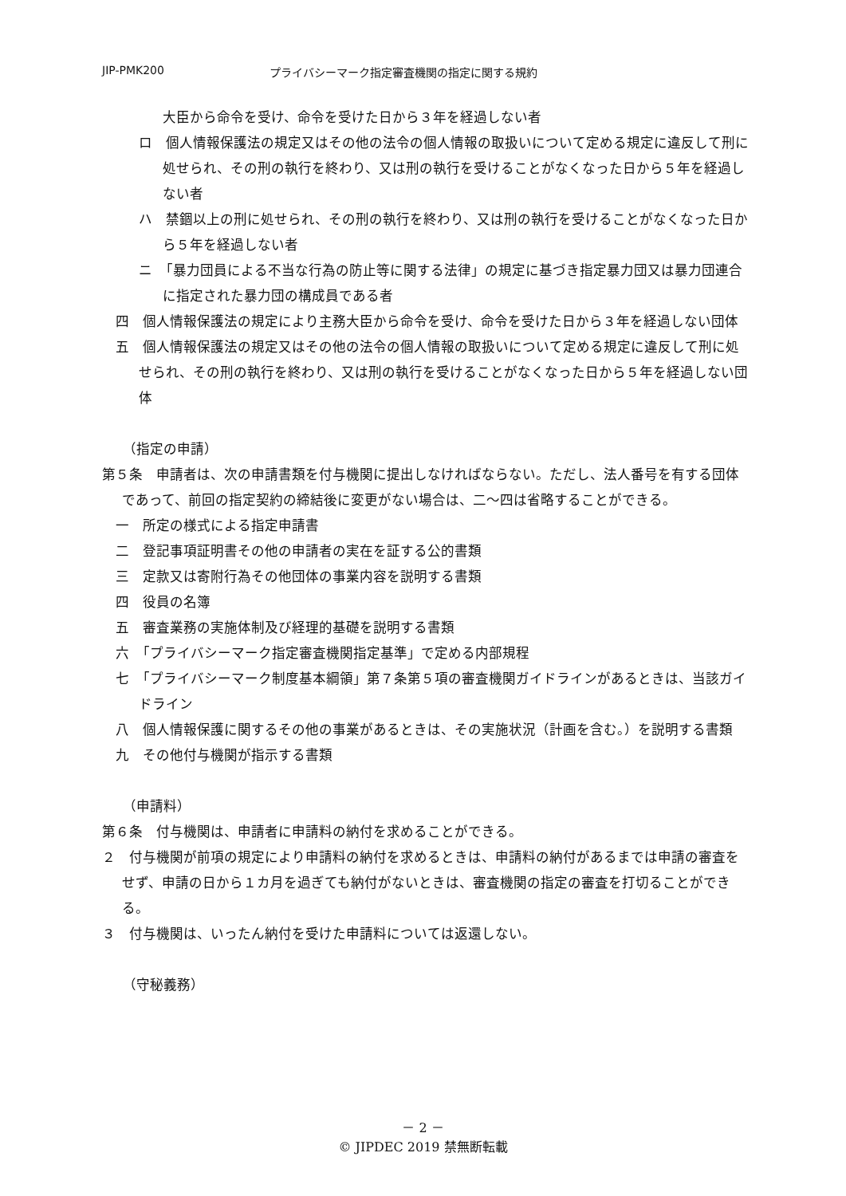JIP-PMK200 プライバシーマーク指定審査機関の指定に関する規約
大臣から命令を受け、命令を受けた日から３年を経過しない者
ロ　個人情報保護法の規定又はその他の法令の個人情報の取扱いについて定める規定に違反して刑に処せられ、その刑の執行を終わり、又は刑の執行を受けることがなくなった日から５年を経過しない者
ハ　禁錮以上の刑に処せられ、その刑の執行を終わり、又は刑の執行を受けることがなくなった日から５年を経過しない者
ニ　「暴力団員による不当な行為の防止等に関する法律」の規定に基づき指定暴力団又は暴力団連合に指定された暴力団の構成員である者
四　個人情報保護法の規定により主務大臣から命令を受け、命令を受けた日から３年を経過しない団体
五　個人情報保護法の規定又はその他の法令の個人情報の取扱いについて定める規定に違反して刑に処せられ、その刑の執行を終わり、又は刑の執行を受けることがなくなった日から５年を経過しない団体
（指定の申請）
第５条　申請者は、次の申請書類を付与機関に提出しなければならない。ただし、法人番号を有する団体であって、前回の指定契約の締結後に変更がない場合は、二～四は省略することができる。
一　所定の様式による指定申請書
二　登記事項証明書その他の申請者の実在を証する公的書類
三　定款又は寄附行為その他団体の事業内容を説明する書類
四　役員の名簿
五　審査業務の実施体制及び経理的基礎を説明する書類
六　「プライバシーマーク指定審査機関指定基準」で定める内部規程
七　「プライバシーマーク制度基本綱領」第７条第５項の審査機関ガイドラインがあるときは、当該ガイドライン
八　個人情報保護に関するその他の事業があるときは、その実施状況（計画を含む。）を説明する書類
九　その他付与機関が指示する書類
（申請料）
第６条　付与機関は、申請者に申請料の納付を求めることができる。
２　付与機関が前項の規定により申請料の納付を求めるときは、申請料の納付があるまでは申請の審査をせず、申請の日から１カ月を過ぎても納付がないときは、審査機関の指定の審査を打切ることができる。
３　付与機関は、いったん納付を受けた申請料については返還しない。
（守秘義務）
－ 2 －
© JIPDEC 2019 禁無断転載